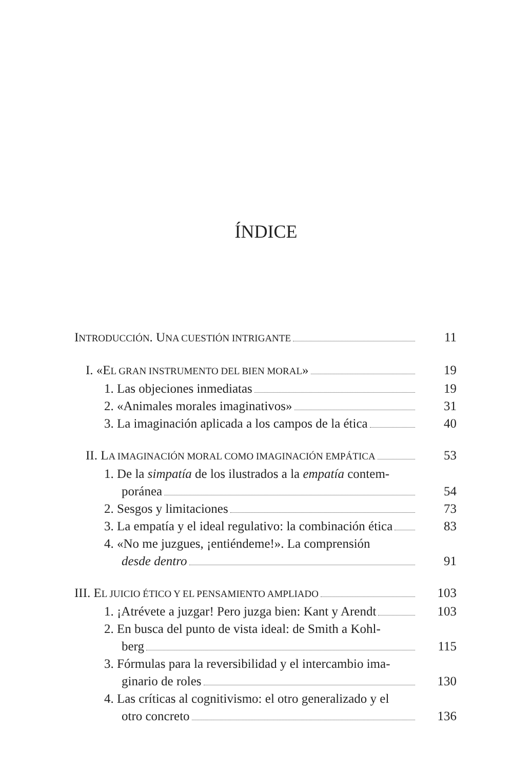ÍNDICE
I NTRODUCCIÓN. U NA CUESTIÓN INTRIGANTE
11
I. «E L GRAN INSTRUMENTO DEL BIEN MORAL »
19
1. Las objeciones inmediatas 19
2. «Animales morales imaginativos»
31
3. La imaginación aplicada a los campos de la ética
40
II. L A IMAGINACIÓN MORAL COMO IMAGINACIÓN EMPÁTICA
53
1. De la simpatía de los ilustrados a la empatía contem-
poránea 54
2. Sesgos y limitaciones 73
3. La empatía y el ideal regulativo: la combinación ética
83
4. «No me juzgues, ¡entiéndeme!». La comprensión
desde dentro 91
III. E L JUICIO ÉTICO Y EL PENSAMIENTO AMPLIADO
103
1. ¡Atrévete a juzgar! Pero juzga bien: Kant y Arendt
103
2. En busca del punto de vista ideal: de Smith a Kohl-
berg 115
3. Fórmulas para la reversibilidad y el intercambio ima-
ginario de roles 130
4. Las críticas al cognitivismo: el otro generalizado y el
otro concreto 136